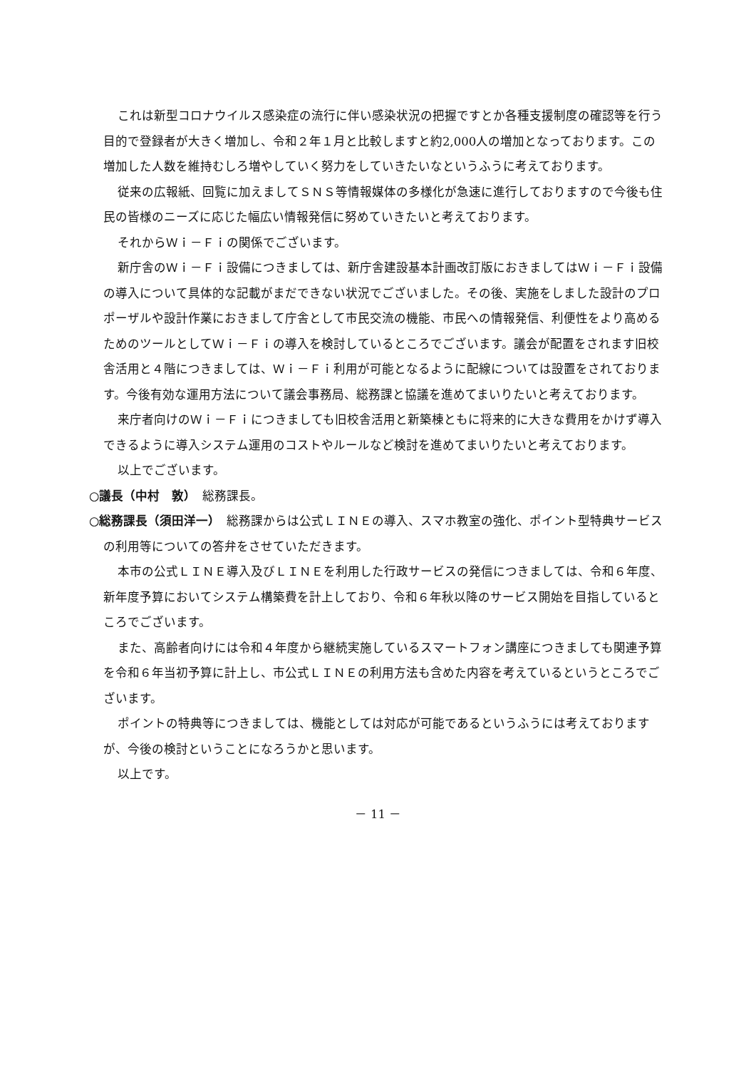これは新型コロナウイルス感染症の流行に伴い感染状況の把握ですとか各種支援制度の確認等を行う目的で登録者が大きく増加し、令和２年１月と比較しますと約2,000人の増加となっております。この増加した人数を維持むしろ増やしていく努力をしていきたいなというふうに考えております。
従来の広報紙、回覧に加えましてＳＮＳ等情報媒体の多様化が急速に進行しておりますので今後も住民の皆様のニーズに応じた幅広い情報発信に努めていきたいと考えております。
それからＷｉ－Ｆｉの関係でございます。
新庁舎のＷｉ－Ｆｉ設備につきましては、新庁舎建設基本計画改訂版におきましてはＷｉ－Ｆｉ設備の導入について具体的な記載がまだできない状況でございました。その後、実施をしました設計のプロポーザルや設計作業におきまして庁舎として市民交流の機能、市民への情報発信、利便性をより高めるためのツールとしてＷｉ－Ｆｉの導入を検討しているところでございます。議会が配置をされます旧校舎活用と４階につきましては、Ｗｉ－Ｆｉ利用が可能となるように配線については設置をされております。今後有効な運用方法について議会事務局、総務課と協議を進めてまいりたいと考えております。
来庁者向けのＷｉ－Ｆｉにつきましても旧校舎活用と新築棟ともに将来的に大きな費用をかけず導入できるように導入システム運用のコストやルールなど検討を進めてまいりたいと考えております。
以上でございます。
○議長（中村　敦）　総務課長。
○総務課長（須田洋一）　総務課からは公式ＬＩＮＥの導入、スマホ教室の強化、ポイント型特典サービスの利用等についての答弁をさせていただきます。
本市の公式ＬＩＮＥ導入及びＬＩＮＥを利用した行政サービスの発信につきましては、令和６年度、新年度予算においてシステム構築費を計上しており、令和６年秋以降のサービス開始を目指しているところでございます。
また、高齢者向けには令和４年度から継続実施しているスマートフォン講座につきましても関連予算を令和６年当初予算に計上し、市公式ＬＩＮＥの利用方法も含めた内容を考えているというところでございます。
ポイントの特典等につきましては、機能としては対応が可能であるというふうには考えておりますが、今後の検討ということになろうかと思います。
以上です。
－ 11 －